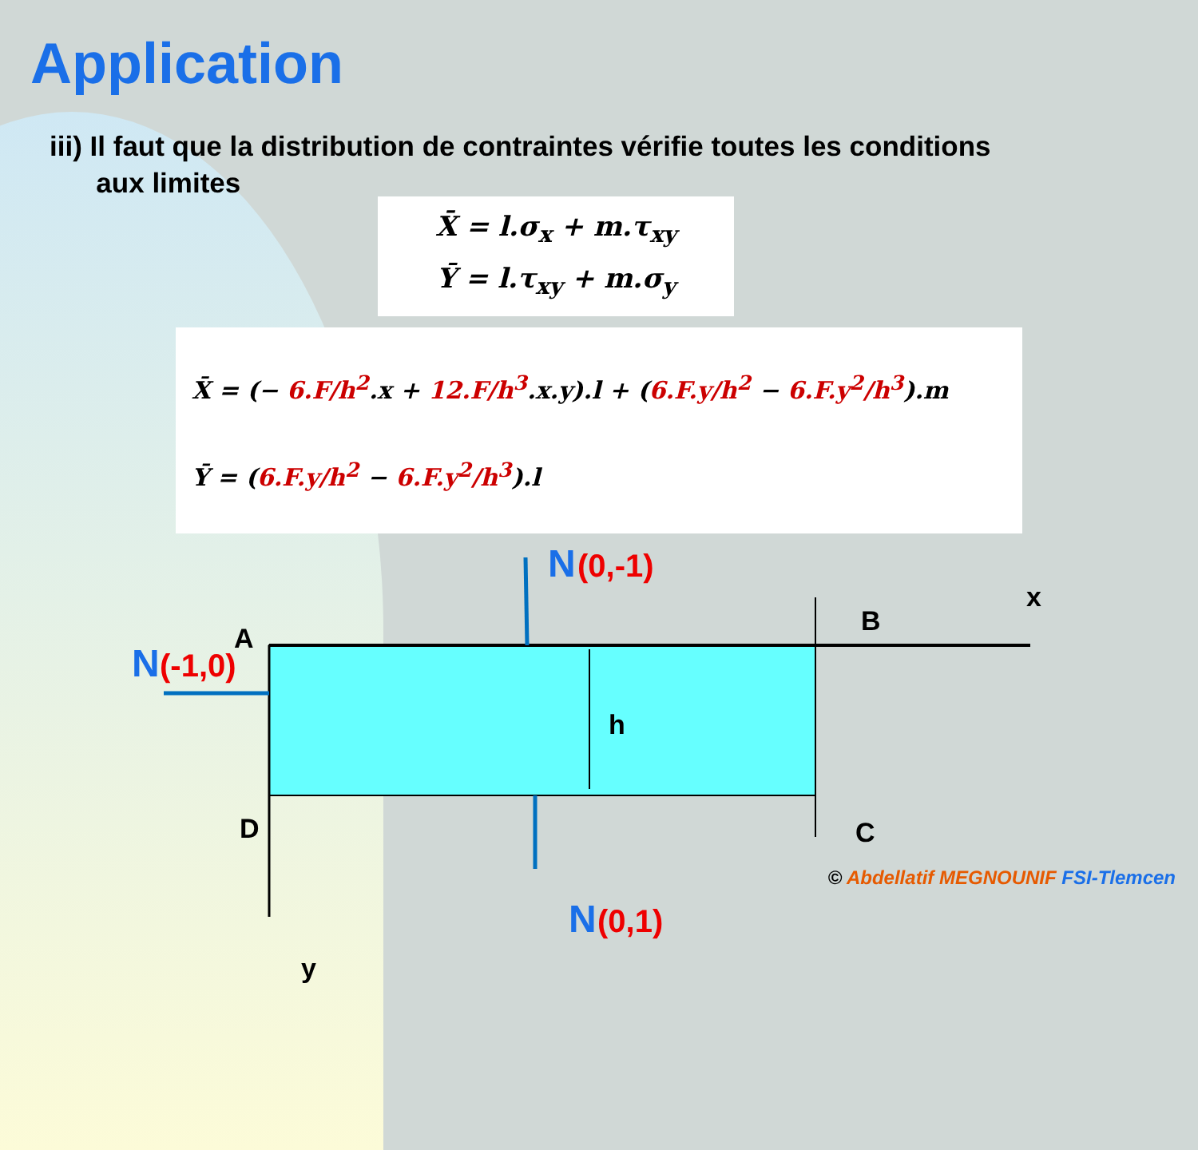Application
iii) Il faut que la distribution de contraintes vérifie toutes les conditions
aux limites
X̄ = l.σ<sub>x</sub> + m.τ<sub>xy</sub>
Ȳ = l.τ<sub>xy</sub> + m.σ<sub>y</sub>
X̄ = (− 6.F/h<sup>2</sup>.x + 12.F/h<sup>3</sup>.x.y).l + (6.F.y/h<sup>2</sup> − 6.F.y<sup>2</sup>/h<sup>3</sup>).m
Ȳ = (6.F.y/h<sup>2</sup> − 6.F.y<sup>2</sup>/h<sup>3</sup>).l
x
N (0,-1)
B
A
N (-1,0)
h
D C
N (0,1)
y
© Abdellatif MEGNOUNIF FSI-Tlemcen